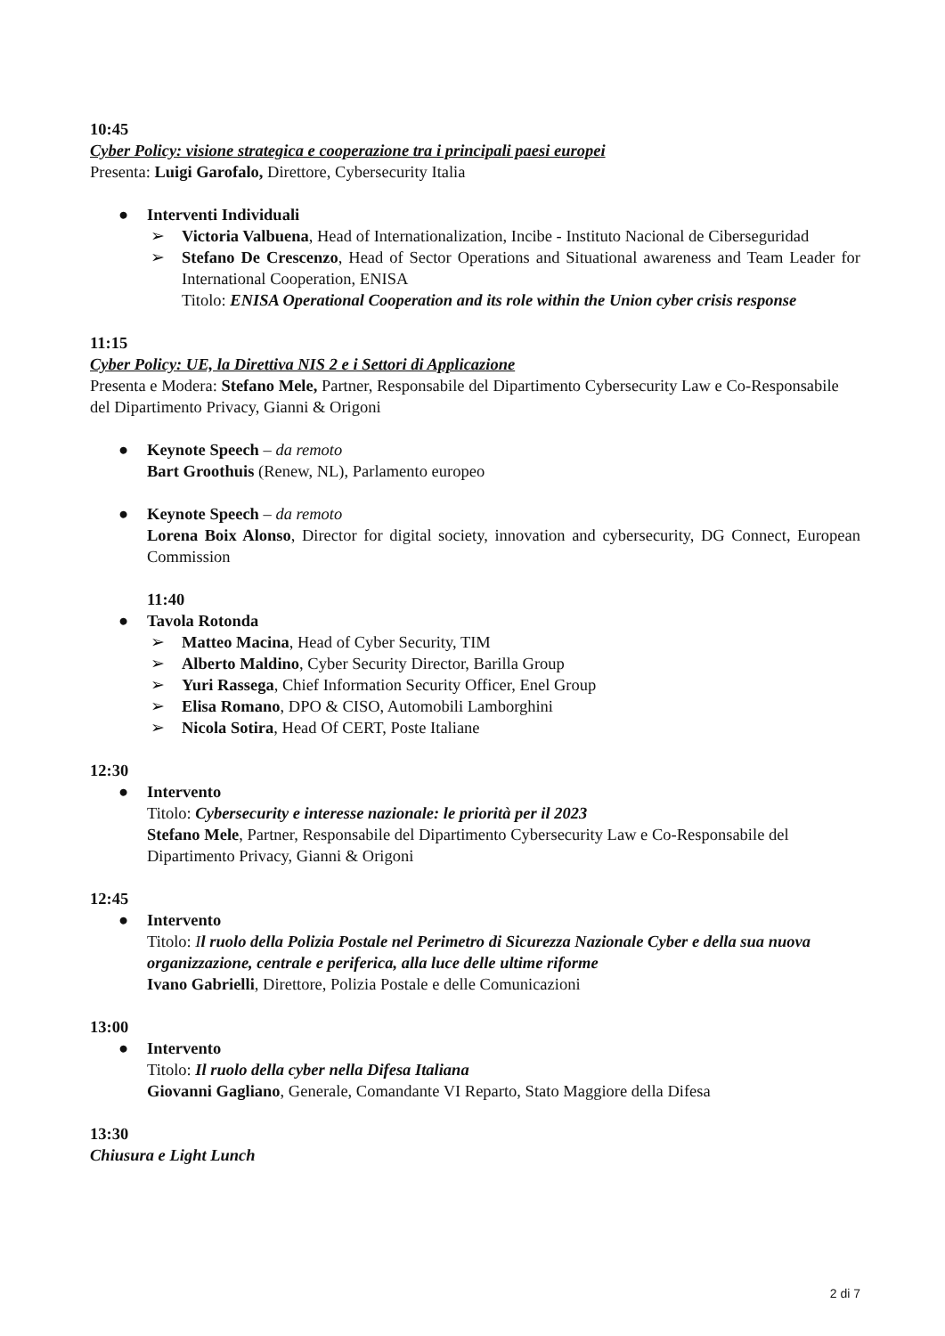10:45
Cyber Policy: visione strategica e cooperazione tra i principali paesi europei
Presenta: Luigi Garofalo, Direttore, Cybersecurity Italia
● Interventi Individuali
➢ Victoria Valbuena, Head of Internationalization, Incibe - Instituto Nacional de Ciberseguridad
➢ Stefano De Crescenzo, Head of Sector Operations and Situational awareness and Team Leader for International Cooperation, ENISA
Titolo: ENISA Operational Cooperation and its role within the Union cyber crisis response
11:15
Cyber Policy: UE, la Direttiva NIS 2 e i Settori di Applicazione
Presenta e Modera: Stefano Mele, Partner, Responsabile del Dipartimento Cybersecurity Law e Co-Responsabile del Dipartimento Privacy, Gianni & Origoni
● Keynote Speech – da remoto
Bart Groothuis (Renew, NL), Parlamento europeo
● Keynote Speech – da remoto
Lorena Boix Alonso, Director for digital society, innovation and cybersecurity, DG Connect, European Commission
11:40
● Tavola Rotonda
➢ Matteo Macina, Head of Cyber Security, TIM
➢ Alberto Maldino, Cyber Security Director, Barilla Group
➢ Yuri Rassega, Chief Information Security Officer, Enel Group
➢ Elisa Romano, DPO & CISO, Automobili Lamborghini
➢ Nicola Sotira, Head Of CERT, Poste Italiane
12:30
● Intervento
Titolo: Cybersecurity e interesse nazionale: le priorità per il 2023
Stefano Mele, Partner, Responsabile del Dipartimento Cybersecurity Law e Co-Responsabile del Dipartimento Privacy, Gianni & Origoni
12:45
● Intervento
Titolo: Il ruolo della Polizia Postale nel Perimetro di Sicurezza Nazionale Cyber e della sua nuova organizzazione, centrale e periferica, alla luce delle ultime riforme
Ivano Gabrielli, Direttore, Polizia Postale e delle Comunicazioni
13:00
● Intervento
Titolo: Il ruolo della cyber nella Difesa Italiana
Giovanni Gagliano, Generale, Comandante VI Reparto, Stato Maggiore della Difesa
13:30
Chiusura e Light Lunch
2 di 7